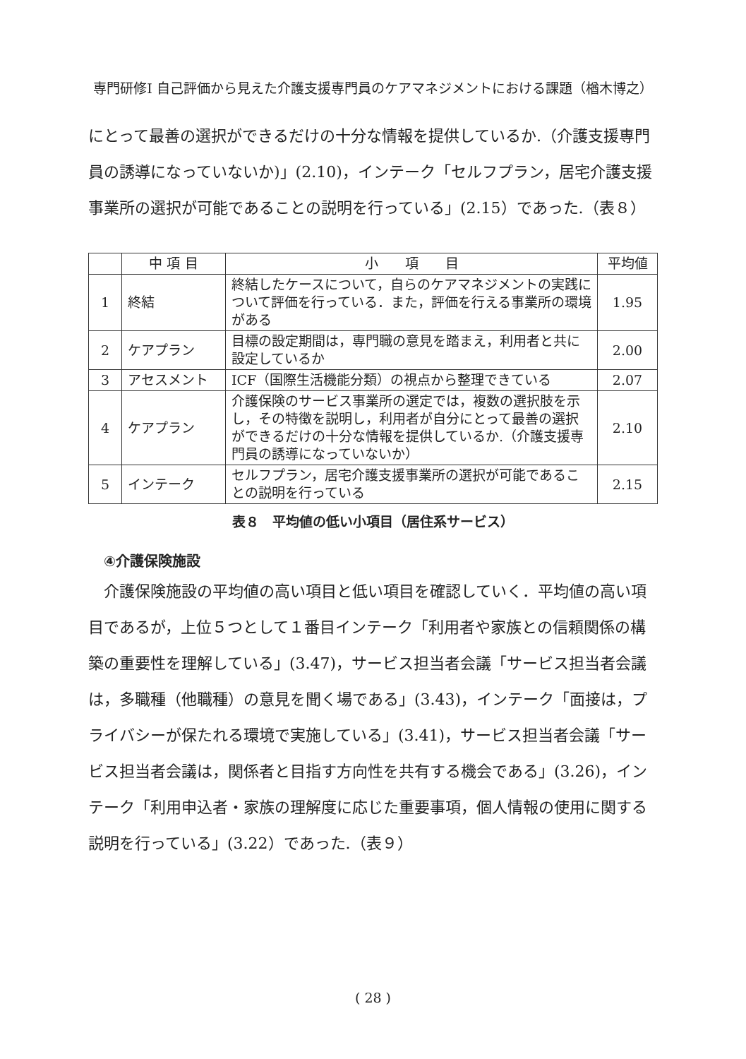専門研修Ⅰ 自己評価から見えた介護支援専門員のケアマネジメントにおける課題（楢木博之）
にとって最善の選択ができるだけの十分な情報を提供しているか.（介護支援専門員の誘導になっていないか)」(2.10)，インテーク「セルフプラン，居宅介護支援事業所の選択が可能であることの説明を行っている」(2.15）であった.（表８）
| | 中 項 目 | 小 項 目 | 平均値 |
| --- | --- | --- | --- |
| 1 | 終結 | 終結したケースについて，自らのケアマネジメントの実践について評価を行っている．また，評価を行える事業所の環境がある | 1.95 |
| 2 | ケアプラン | 目標の設定期間は，専門職の意見を踏まえ，利用者と共に設定しているか | 2.00 |
| 3 | アセスメント | ICF（国際生活機能分類）の視点から整理できている | 2.07 |
| 4 | ケアプラン | 介護保険のサービス事業所の選定では，複数の選択肢を示し，その特徴を説明し，利用者が自分にとって最善の選択ができるだけの十分な情報を提供しているか.（介護支援専門員の誘導になっていないか） | 2.10 |
| 5 | インテーク | セルフプラン，居宅介護支援事業所の選択が可能であることの説明を行っている | 2.15 |
表８　平均値の低い小項目（居住系サービス）
④介護保険施設
　介護保険施設の平均値の高い項目と低い項目を確認していく．平均値の高い項目であるが，上位５つとして１番目インテーク「利用者や家族との信頼関係の構築の重要性を理解している」(3.47)，サービス担当者会議「サービス担当者会議は，多職種（他職種）の意見を聞く場である」(3.43)，インテーク「面接は，プライバシーが保たれる環境で実施している」(3.41)，サービス担当者会議「サービス担当者会議は，関係者と目指す方向性を共有する機会である」(3.26)，インテーク「利用申込者・家族の理解度に応じた重要事項，個人情報の使用に関する説明を行っている」(3.22）であった.（表９）
( 28 )